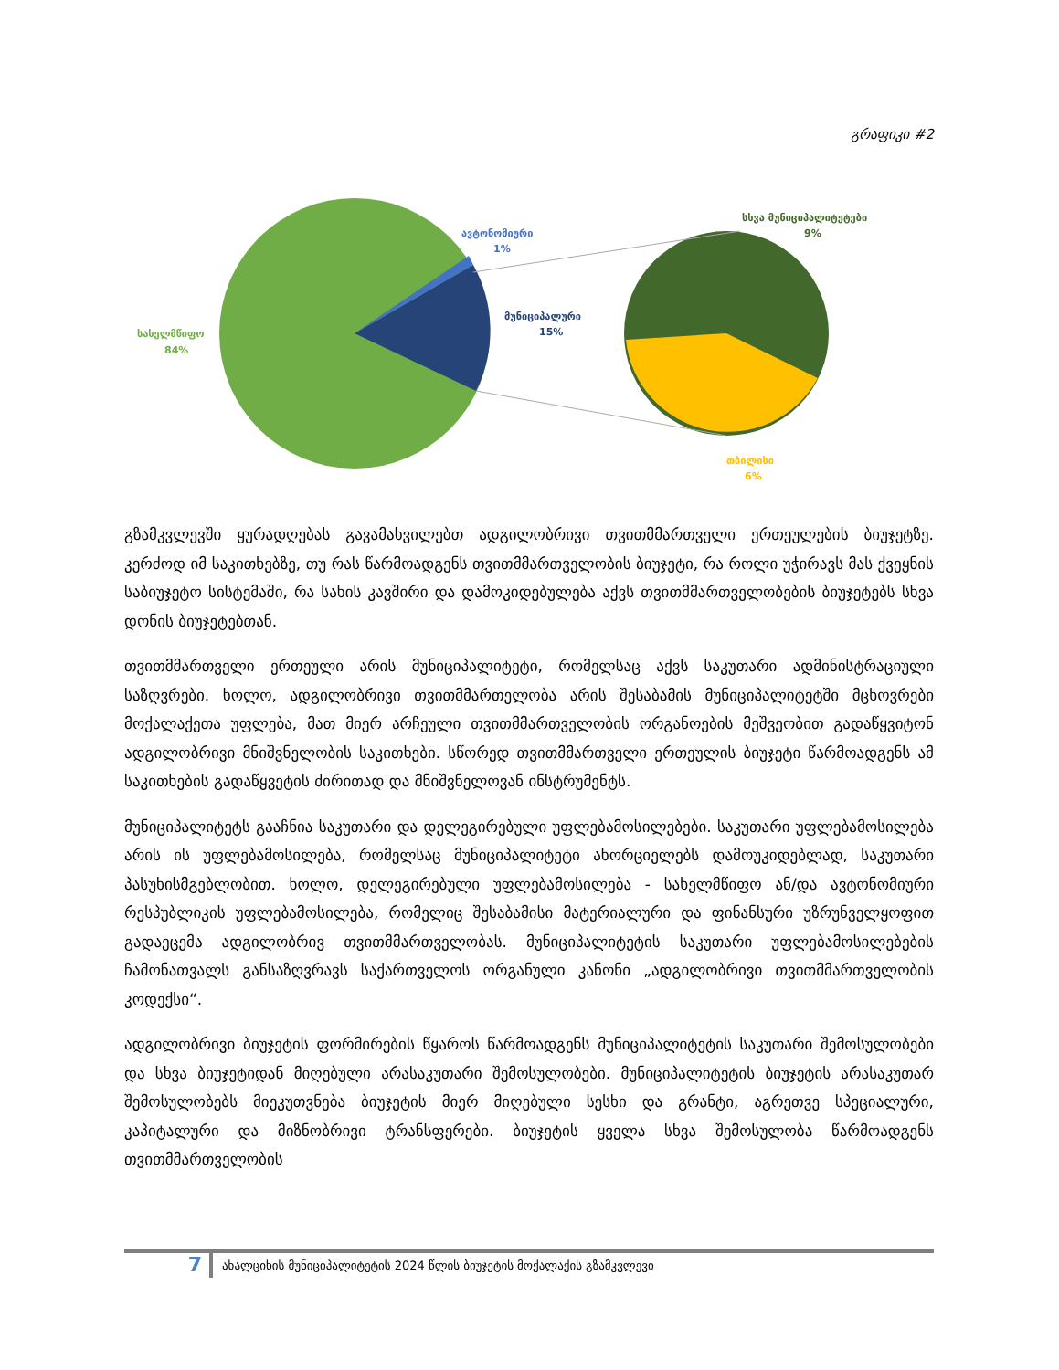გრაფიკი #2
სახელმწიფო
84%
ავტონომიური
1%
მუნიციპალური
15%
სხვა მუნიციპალიტეტები
9%
თბილისი
6%
გზამკვლევში ყურადღებას გავამახვილებთ ადგილობრივი თვითმმართველი ერთეულების ბიუჯეტზე. კერძოდ იმ საკითხებზე, თუ რას წარმოადგენს თვითმმართველობის ბიუჯეტი, რა როლი უჭირავს მას ქვეყნის საბიუჯეტო სისტემაში, რა სახის კავშირი და დამოკიდებულება აქვს თვითმმართველობების ბიუჯეტებს სხვა დონის ბიუჯეტებთან.
თვითმმართველი ერთეული არის მუნიციპალიტეტი, რომელსაც აქვს საკუთარი ადმინისტრაციული საზღვრები. ხოლო, ადგილობრივი თვითმმართელობა არის შესაბამის მუნიციპალიტეტში მცხოვრები მოქალაქეთა უფლება, მათ მიერ არჩეული თვითმმართველობის ორგანოების მეშვეობით გადაწყვიტონ ადგილობრივი მნიშვნელობის საკითხები. სწორედ თვითმმართველი ერთეულის ბიუჯეტი წარმოადგენს ამ საკითხების გადაწყვეტის ძირითად და მნიშვნელოვან ინსტრუმენტს.
მუნიციპალიტეტს გააჩნია საკუთარი და დელეგირებული უფლებამოსილებები. საკუთარი უფლებამოსილება არის ის უფლებამოსილება, რომელსაც მუნიციპალიტეტი ახორციელებს დამოუკიდებლად, საკუთარი პასუხისმგებლობით. ხოლო, დელეგირებული უფლებამოსილება - სახელმწიფო ან/და ავტონომიური რესპუბლიკის უფლებამოსილება, რომელიც შესაბამისი მატერიალური და ფინანსური უზრუნველყოფით გადაეცემა ადგილობრივ თვითმმართველობას. მუნიციპალიტეტის საკუთარი უფლებამოსილებების ჩამონათვალს განსაზღვრავს საქართველოს ორგანული კანონი „ადგილობრივი თვითმმართველობის კოდექსი“.
ადგილობრივი ბიუჯეტის ფორმირების წყაროს წარმოადგენს მუნიციპალიტეტის საკუთარი შემოსულობები და სხვა ბიუჯეტიდან მიღებული არასაკუთარი შემოსულობები. მუნიციპალიტეტის ბიუჯეტის არასაკუთარ შემოსულობებს მიეკუთვნება ბიუჯეტის მიერ მიღებული სესხი და გრანტი, აგრეთვე სპეციალური, კაპიტალური და მიზნობრივი ტრანსფერები. ბიუჯეტის ყველა სხვა შემოსულობა წარმოადგენს თვითმმართველობის
7
ახალციხის მუნიციპალიტეტის 2024 წლის ბიუჯეტის მოქალაქის გზამკვლევი